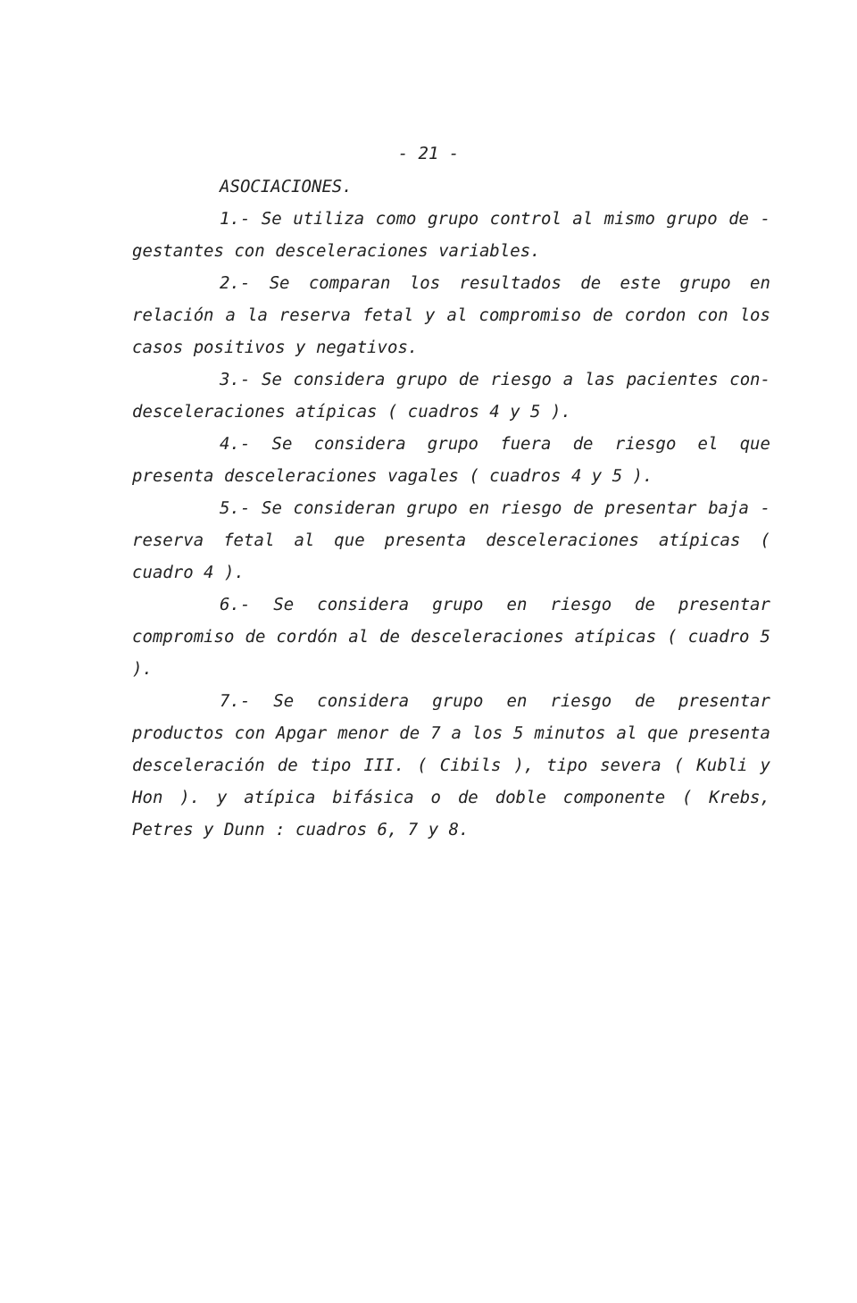- 21 -
ASOCIACIONES.
1.- Se utiliza como grupo control al mismo grupo de - gestantes con desceleraciones variables.
2.- Se comparan los resultados de este grupo en relación a la reserva fetal y al compromiso de cordon con los casos positivos y negativos.
3.- Se considera grupo de riesgo a las pacientes con-desceleraciones atípicas ( cuadros 4 y 5 ).
4.- Se considera grupo fuera de riesgo el que presenta desceleraciones vagales ( cuadros 4 y 5 ).
5.- Se consideran grupo en riesgo de presentar baja - reserva fetal al que presenta desceleraciones atípicas ( cuadro 4 ).
6.- Se considera grupo en riesgo de presentar compromiso de cordón al de desceleraciones atípicas ( cuadro 5 ).
7.- Se considera grupo en riesgo de presentar productos con Apgar menor de 7 a los 5 minutos al que presenta desceleración de tipo III. ( Cibils ), tipo severa ( Kubli y Hon ). y atípica bifásica o de doble componente ( Krebs, Petres y Dunn : cuadros 6, 7 y 8.